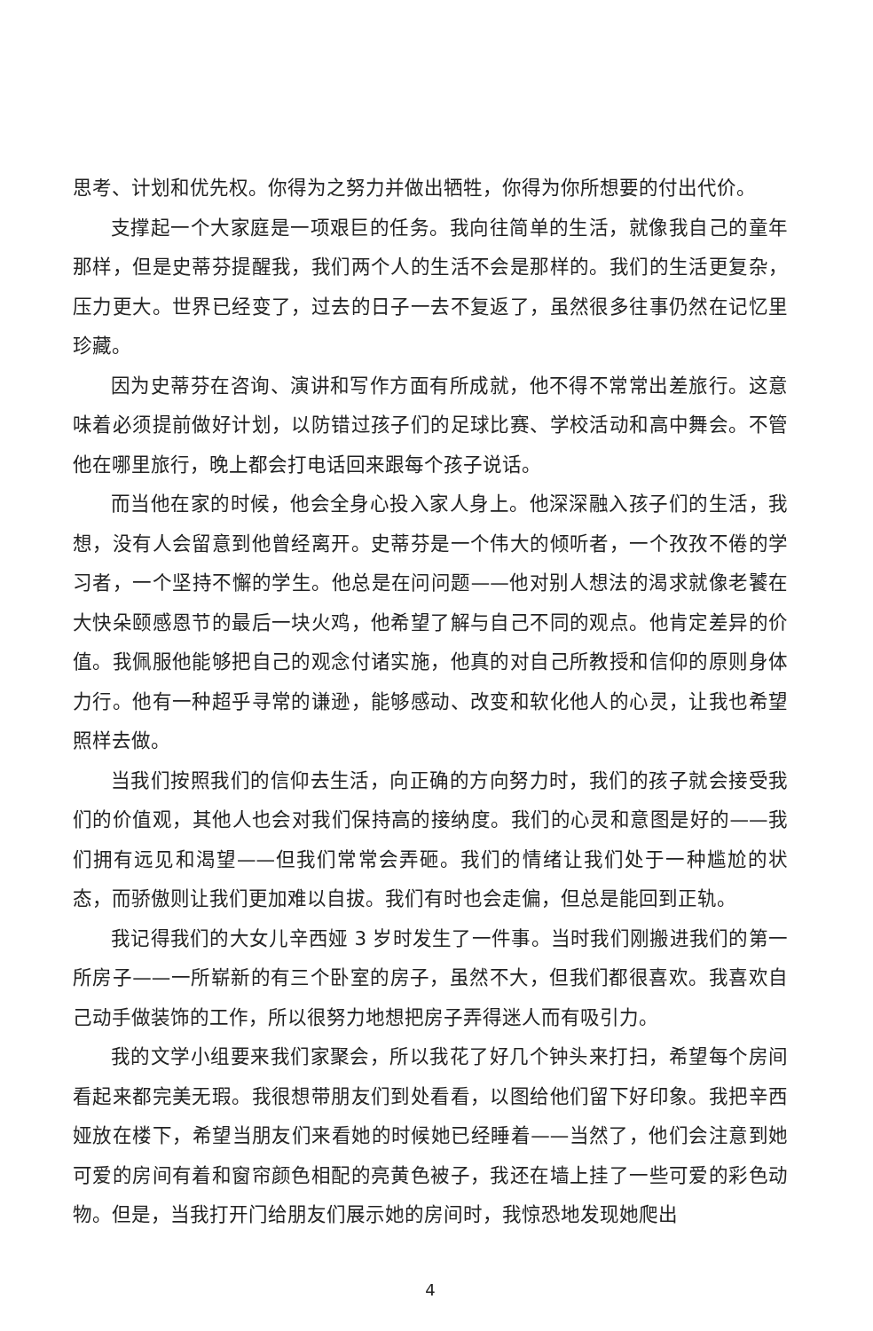思考、计划和优先权。你得为之努力并做出牺牲，你得为你所想要的付出代价。
支撑起一个大家庭是一项艰巨的任务。我向往简单的生活，就像我自己的童年那样，但是史蒂芬提醒我，我们两个人的生活不会是那样的。我们的生活更复杂，压力更大。世界已经变了，过去的日子一去不复返了，虽然很多往事仍然在记忆里珍藏。
因为史蒂芬在咨询、演讲和写作方面有所成就，他不得不常常出差旅行。这意味着必须提前做好计划，以防错过孩子们的足球比赛、学校活动和高中舞会。不管他在哪里旅行，晚上都会打电话回来跟每个孩子说话。
而当他在家的时候，他会全身心投入家人身上。他深深融入孩子们的生活，我想，没有人会留意到他曾经离开。史蒂芬是一个伟大的倾听者，一个孜孜不倦的学习者，一个坚持不懈的学生。他总是在问问题——他对别人想法的渴求就像老饕在大快朵颐感恩节的最后一块火鸡，他希望了解与自己不同的观点。他肯定差异的价值。我佩服他能够把自己的观念付诸实施，他真的对自己所教授和信仰的原则身体力行。他有一种超乎寻常的谦逊，能够感动、改变和软化他人的心灵，让我也希望照样去做。
当我们按照我们的信仰去生活，向正确的方向努力时，我们的孩子就会接受我们的价值观，其他人也会对我们保持高的接纳度。我们的心灵和意图是好的——我们拥有远见和渴望——但我们常常会弄砸。我们的情绪让我们处于一种尴尬的状态，而骄傲则让我们更加难以自拔。我们有时也会走偏，但总是能回到正轨。
我记得我们的大女儿辛西娅 3 岁时发生了一件事。当时我们刚搬进我们的第一所房子——一所崭新的有三个卧室的房子，虽然不大，但我们都很喜欢。我喜欢自己动手做装饰的工作，所以很努力地想把房子弄得迷人而有吸引力。
我的文学小组要来我们家聚会，所以我花了好几个钟头来打扫，希望每个房间看起来都完美无瑕。我很想带朋友们到处看看，以图给他们留下好印象。我把辛西娅放在楼下，希望当朋友们来看她的时候她已经睡着——当然了，他们会注意到她可爱的房间有着和窗帘颜色相配的亮黄色被子，我还在墙上挂了一些可爱的彩色动物。但是，当我打开门给朋友们展示她的房间时，我惊恐地发现她爬出
4